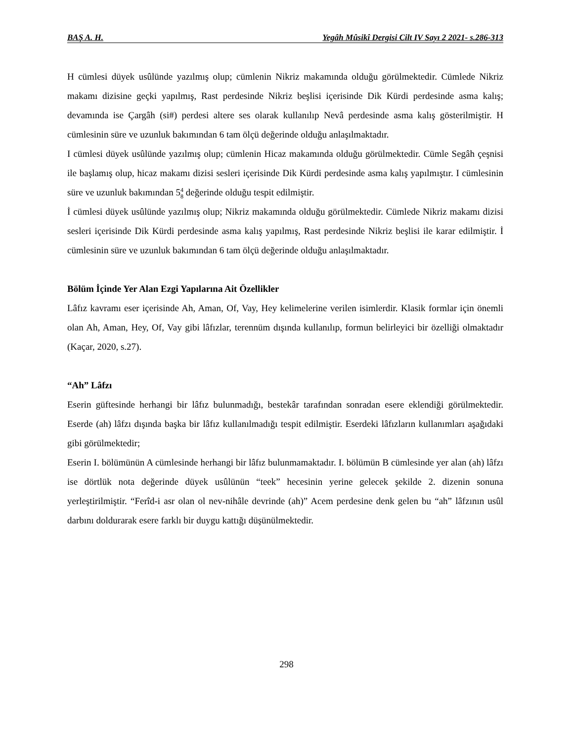BAŞ A. H. Yegâh Mûsikî Dergisi Cilt IV Sayı 2 2021- s.286-313
H cümlesi düyek usûlünde yazılmış olup; cümlenin Nikriz makamında olduğu görülmektedir. Cümlede Nikriz makamı dizisine geçki yapılmış, Rast perdesinde Nikriz beşlisi içerisinde Dik Kürdi perdesinde asma kalış; devamında ise Çargâh (si#) perdesi altere ses olarak kullanılıp Nevâ perdesinde asma kalış gösterilmiştir. H cümlesinin süre ve uzunluk bakımından 6 tam ölçü değerinde olduğu anlaşılmaktadır.
I cümlesi düyek usûlünde yazılmış olup; cümlenin Hicaz makamında olduğu görülmektedir. Cümle Segâh çeşnisi ile başlamış olup, hicaz makamı dizisi sesleri içerisinde Dik Kürdi perdesinde asma kalış yapılmıştır. I cümlesinin süre ve uzunluk bakımından 54 8 değerinde olduğu tespit edilmiştir.
İ cümlesi düyek usûlünde yazılmış olup; Nikriz makamında olduğu görülmektedir. Cümlede Nikriz makamı dizisi sesleri içerisinde Dik Kürdi perdesinde asma kalış yapılmış, Rast perdesinde Nikriz beşlisi ile karar edilmiştir. İ cümlesinin süre ve uzunluk bakımından 6 tam ölçü değerinde olduğu anlaşılmaktadır.
Bölüm İçinde Yer Alan Ezgi Yapılarına Ait Özellikler
Lâfız kavramı eser içerisinde Ah, Aman, Of, Vay, Hey kelimelerine verilen isimlerdir. Klasik formlar için önemli olan Ah, Aman, Hey, Of, Vay gibi lâfızlar, terennüm dışında kullanılıp, formun belirleyici bir özelliği olmaktadır (Kaçar, 2020, s.27).
“Ah” Lâfzı
Eserin güftesinde herhangi bir lâfız bulunmadığı, bestekâr tarafından sonradan esere eklendiği görülmektedir. Eserde (ah) lâfzı dışında başka bir lâfız kullanılmadığı tespit edilmiştir. Eserdeki lâfızların kullanımları aşağıdaki gibi görülmektedir;
Eserin I. bölümünün A cümlesinde herhangi bir lâfız bulunmamaktadır. I. bölümün B cümlesinde yer alan (ah) lâfzı ise dörtlük nota değerinde düyek usûlünün “teek” hecesinin yerine gelecek şekilde 2. dizenin sonuna yerleştirilmiştir. “Ferîd-i asr olan ol nev-nihâle devrinde (ah)” Acem perdesine denk gelen bu “ah” lâfzının usûl darbını doldurarak esere farklı bir duygu kattığı düşünülmektedir.
298